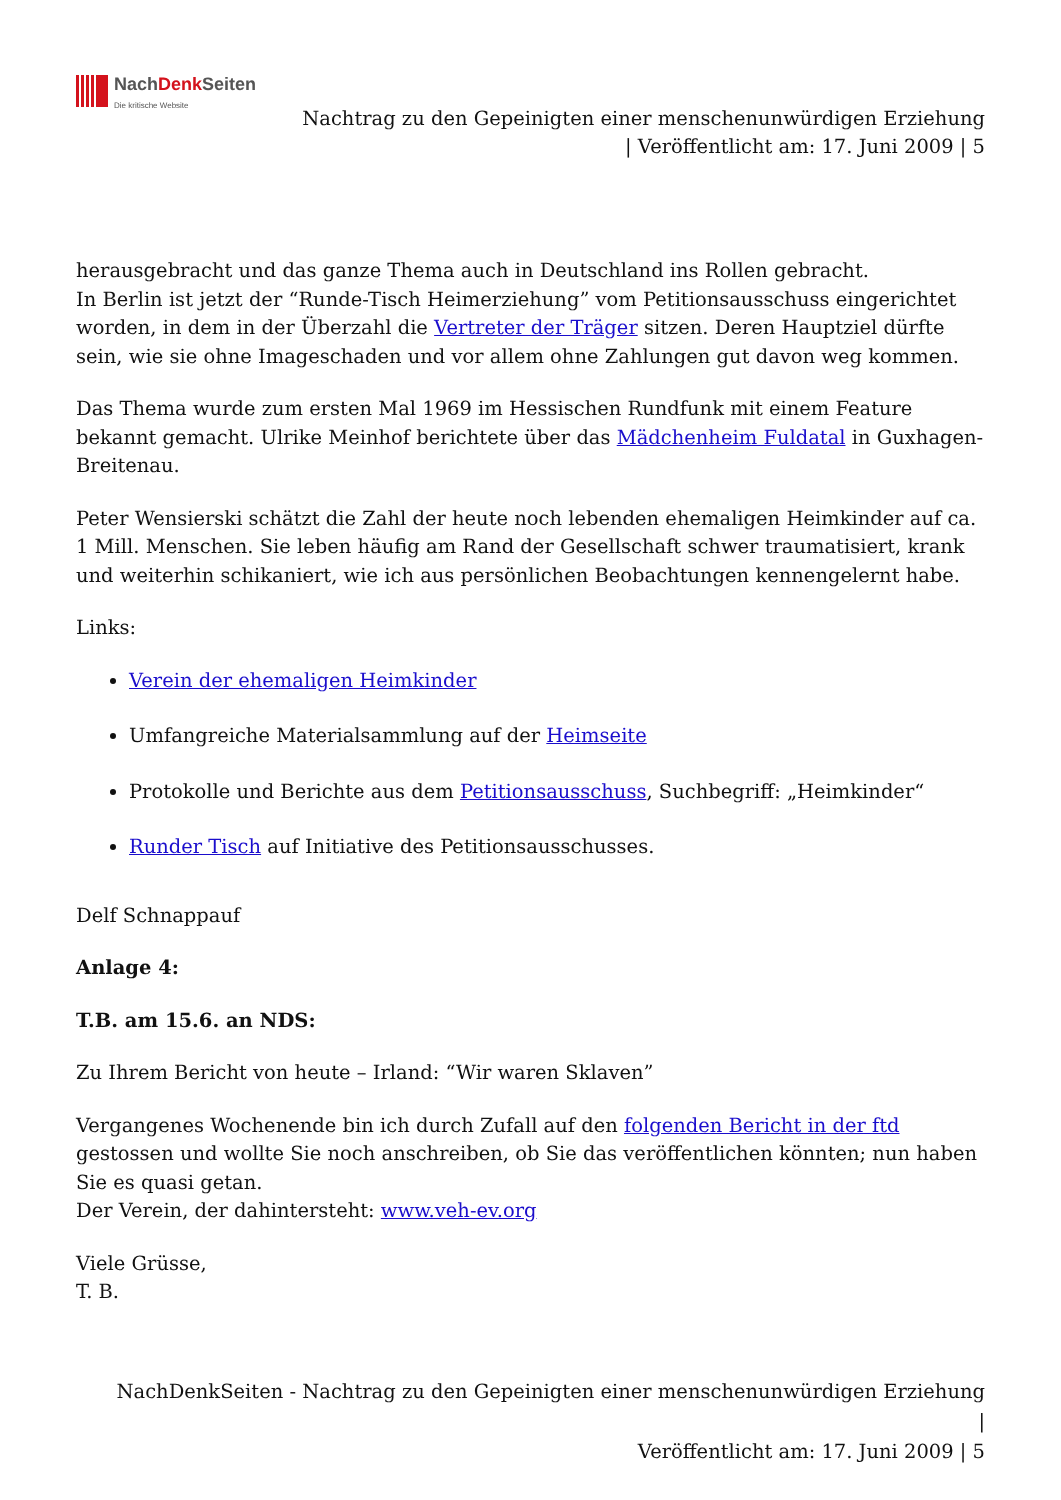NachDenk Seiten
Die kritische Website
Nachtrag zu den Gepeinigten einer menschenunwürdigen Erziehung
| Veröffentlicht am: 17. Juni 2009 | 5
herausgebracht und das ganze Thema auch in Deutschland ins Rollen gebracht.
In Berlin ist jetzt der “Runde-Tisch Heimerziehung” vom Petitionsausschuss eingerichtet worden, in dem in der Überzahl die Vertreter der Träger sitzen. Deren Hauptziel dürfte sein, wie sie ohne Imageschaden und vor allem ohne Zahlungen gut davon weg kommen.
Das Thema wurde zum ersten Mal 1969 im Hessischen Rundfunk mit einem Feature bekannt gemacht. Ulrike Meinhof berichtete über das Mädchenheim Fuldatal in Guxhagen-Breitenau.
Peter Wensierski schätzt die Zahl der heute noch lebenden ehemaligen Heimkinder auf ca. 1 Mill. Menschen. Sie leben häufig am Rand der Gesellschaft schwer traumatisiert, krank und weiterhin schikaniert, wie ich aus persönlichen Beobachtungen kennengelernt habe.
Links:
Verein der ehemaligen Heimkinder
Umfangreiche Materialsammlung auf der Heimseite
Protokolle und Berichte aus dem Petitionsausschuss, Suchbegriff: „Heimkinder“
Runder Tisch auf Initiative des Petitionsausschusses.
Delf Schnappauf
Anlage 4:
T.B. am 15.6. an NDS:
Zu Ihrem Bericht von heute – Irland: “Wir waren Sklaven”
Vergangenes Wochenende bin ich durch Zufall auf den folgenden Bericht in der ftd gestossen und wollte Sie noch anschreiben, ob Sie das veröffentlichen könnten; nun haben Sie es quasi getan.
Der Verein, der dahintersteht: www.veh-ev.org
Viele Grüsse,
T. B.
NachDenkSeiten - Nachtrag zu den Gepeinigten einer menschenunwürdigen Erziehung |
Veröffentlicht am: 17. Juni 2009 | 5